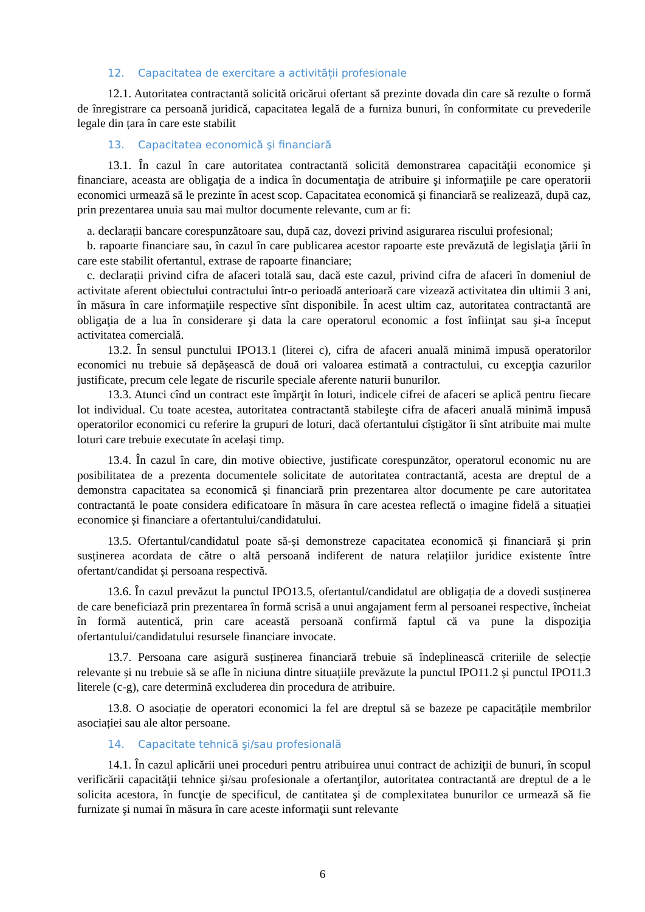12. Capacitatea de exercitare a activității profesionale
12.1. Autoritatea contractantă solicită oricărui ofertant să prezinte dovada din care să rezulte o formă de înregistrare ca persoană juridică, capacitatea legală de a furniza bunuri, în conformitate cu prevederile legale din țara în care este stabilit
13. Capacitatea economică şi financiară
13.1. În cazul în care autoritatea contractantă solicită demonstrarea capacităţii economice şi financiare, aceasta are obligaţia de a indica în documentaţia de atribuire şi informaţiile pe care operatorii economici urmează să le prezinte în acest scop. Capacitatea economică şi financiară se realizează, după caz, prin prezentarea unuia sau mai multor documente relevante, cum ar fi:
a. declarații bancare corespunzătoare sau, după caz, dovezi privind asigurarea riscului profesional;
b. rapoarte financiare sau, în cazul în care publicarea acestor rapoarte este prevăzută de legislaţia ţării în care este stabilit ofertantul, extrase de rapoarte financiare;
c. declarații privind cifra de afaceri totală sau, dacă este cazul, privind cifra de afaceri în domeniul de activitate aferent obiectului contractului într-o perioadă anterioară care vizează activitatea din ultimii 3 ani, în măsura în care informaţiile respective sînt disponibile. În acest ultim caz, autoritatea contractantă are obligaţia de a lua în considerare şi data la care operatorul economic a fost înfiinţat sau şi-a început activitatea comercială.
13.2. În sensul punctului IPO13.1 (literei c), cifra de afaceri anuală minimă impusă operatorilor economici nu trebuie să depășească de două ori valoarea estimată a contractului, cu excepţia cazurilor justificate, precum cele legate de riscurile speciale aferente naturii bunurilor.
13.3. Atunci cînd un contract este împărţit în loturi, indicele cifrei de afaceri se aplică pentru fiecare lot individual. Cu toate acestea, autoritatea contractantă stabileşte cifra de afaceri anuală minimă impusă operatorilor economici cu referire la grupuri de loturi, dacă ofertantului cîștigător îi sînt atribuite mai multe loturi care trebuie executate în același timp.
13.4. În cazul în care, din motive obiective, justificate corespunzător, operatorul economic nu are posibilitatea de a prezenta documentele solicitate de autoritatea contractantă, acesta are dreptul de a demonstra capacitatea sa economică și financiară prin prezentarea altor documente pe care autoritatea contractantă le poate considera edificatoare în măsura în care acestea reflectă o imagine fidelă a situației economice și financiare a ofertantului/candidatului.
13.5. Ofertantul/candidatul poate să-și demonstreze capacitatea economică și financiară și prin susținerea acordata de către o altă persoană indiferent de natura relațiilor juridice existente între ofertant/candidat și persoana respectivă.
13.6. În cazul prevăzut la punctul IPO13.5, ofertantul/candidatul are obligația de a dovedi susținerea de care beneficiază prin prezentarea în formă scrisă a unui angajament ferm al persoanei respective, încheiat în formă autentică, prin care această persoană confirmă faptul că va pune la dispoziţia ofertantului/candidatului resursele financiare invocate.
13.7. Persoana care asigură susținerea financiară trebuie să îndeplinească criteriile de selecție relevante și nu trebuie să se afle în niciuna dintre situațiile prevăzute la punctul IPO11.2 și punctul IPO11.3 literele (c-g), care determină excluderea din procedura de atribuire.
13.8. O asociație de operatori economici la fel are dreptul să se bazeze pe capacitățile membrilor asociației sau ale altor persoane.
14. Capacitate tehnică şi/sau profesională
14.1. În cazul aplicării unei proceduri pentru atribuirea unui contract de achiziţii de bunuri, în scopul verificării capacităţii tehnice şi/sau profesionale a ofertanţilor, autoritatea contractantă are dreptul de a le solicita acestora, în funcţie de specificul, de cantitatea şi de complexitatea bunurilor ce urmează să fie furnizate şi numai în măsura în care aceste informaţii sunt relevante
6